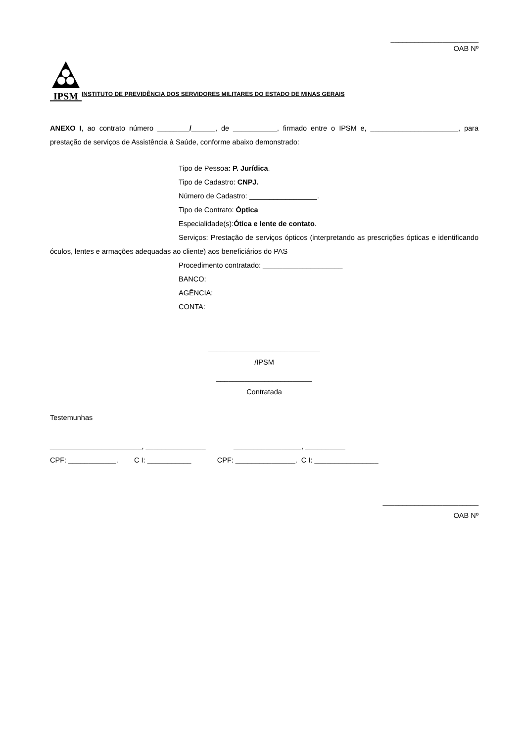______________________
OAB Nº
IPSM
INSTITUTO DE PREVIDÊNCIA DOS SERVIDORES MILITARES DO ESTADO DE MINAS GERAIS
ANEXO I, ao contrato número ________/______, de ___________, firmado entre o IPSM e, ______________________, para prestação de serviços de Assistência à Saúde, conforme abaixo demonstrado:
Tipo de Pessoa: P. Jurídica.
Tipo de Cadastro: CNPJ.
Número de Cadastro: _________________.
Tipo de Contrato: Óptica
Especialidade(s):Ótica e lente de contato.
Serviços: Prestação de serviços ópticos (interpretando as prescrições ópticas e identificando óculos, lentes e armações adequadas ao cliente) aos beneficiários do PAS
Procedimento contratado: ____________________
BANCO:
AGÊNCIA:
CONTA:
____________________________
/IPSM
________________________
Contratada
Testemunhas
_______________________, _______________ _________________, __________
CPF: ____________. C I: ___________ CPF: _______________. C I: ________________
________________________
OAB Nº